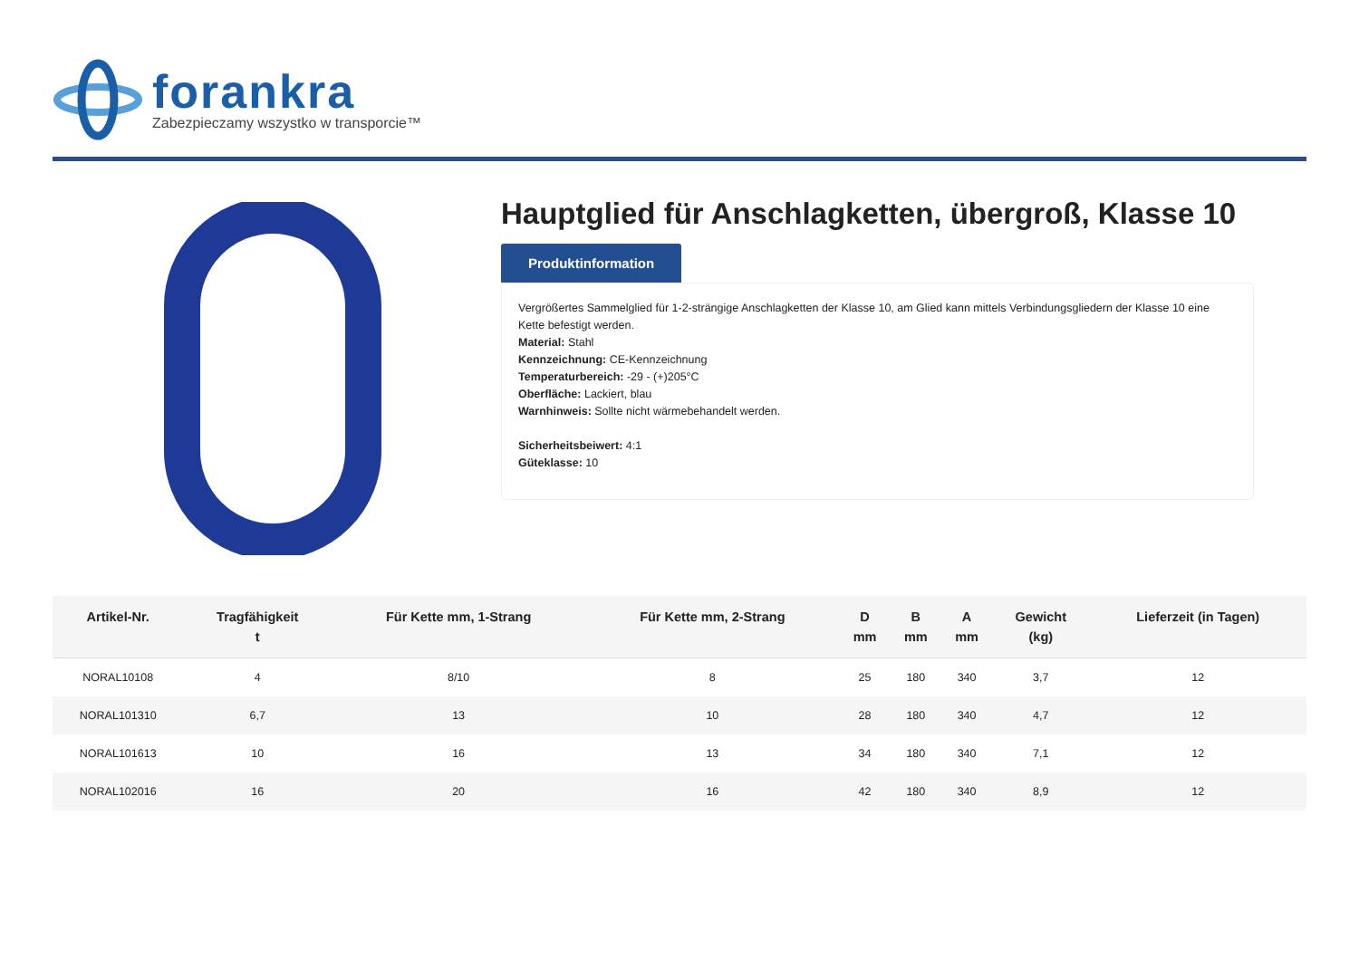forankra
Zabezpieczamy wszystko w transporcie™
Hauptglied für Anschlagketten, übergroß, Klasse 10
Produktinformation
Vergrößertes Sammelglied für 1-2-strängige Anschlagketten der Klasse 10, am Glied kann mittels Verbindungsgliedern der Klasse 10 eine Kette befestigt werden.
Material: Stahl
Kennzeichnung: CE-Kennzeichnung
Temperaturbereich: -29 - (+)205°C
Oberfläche: Lackiert, blau
Warnhinweis: Sollte nicht wärmebehandelt werden.
Sicherheitsbeiwert: 4:1
Güteklasse: 10
| Artikel-Nr. | Tragfähigkeit t | Für Kette mm, 1-Strang | Für Kette mm, 2-Strang | D mm | B mm | A mm | Gewicht (kg) | Lieferzeit (in Tagen) |
| --- | --- | --- | --- | --- | --- | --- | --- | --- |
| NORAL10108 | 4 | 8/10 | 8 | 25 | 180 | 340 | 3,7 | 12 |
| NORAL101310 | 6,7 | 13 | 10 | 28 | 180 | 340 | 4,7 | 12 |
| NORAL101613 | 10 | 16 | 13 | 34 | 180 | 340 | 7,1 | 12 |
| NORAL102016 | 16 | 20 | 16 | 42 | 180 | 340 | 8,9 | 12 |